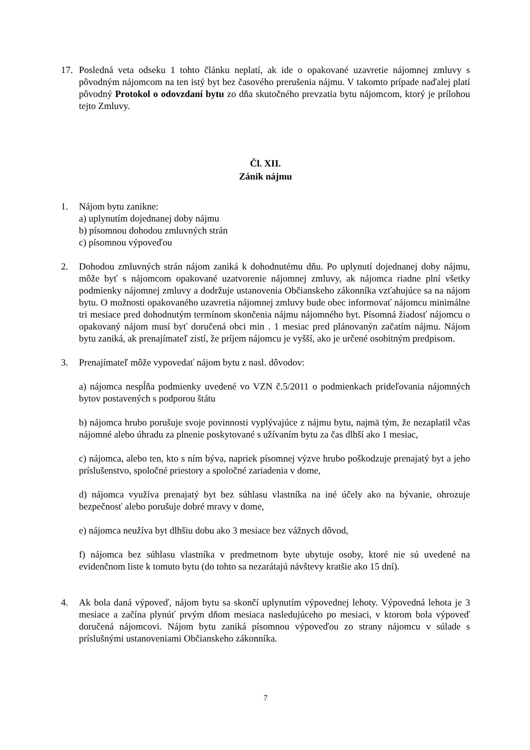17. Posledná veta odseku 1 tohto článku neplatí, ak ide o opakované uzavretie nájomnej zmluvy s pôvodným nájomcom na ten istý byt bez časového prerušenia nájmu. V takomto prípade naďalej platí pôvodný Protokol o odovzdaní bytu zo dňa skutočného prevzatia bytu nájomcom, ktorý je prílohou tejto Zmluvy.
Čl. XII.
Zánik nájmu
1. Nájom bytu zanikne:
a) uplynutím dojednanej doby nájmu
b) písomnou dohodou zmluvných strán
c) písomnou výpoveďou
2. Dohodou zmluvných strán nájom zaniká k dohodnutému dňu. Po uplynutí dojednanej doby nájmu, môže byť s nájomcom opakované uzatvorenie nájomnej zmluvy, ak nájomca riadne plní všetky podmienky nájomnej zmluvy a dodržuje ustanovenia Občianskeho zákonníka vzťahujúce sa na nájom bytu. O možnosti opakovaného uzavretia nájomnej zmluvy bude obec informovať nájomcu minimálne tri mesiace pred dohodnutým termínom skončenia nájmu nájomného byt. Písomná žiadosť nájomcu o opakovaný nájom musí byť doručená obci min . 1 mesiac pred plánovanýn začatím nájmu. Nájom bytu zaniká, ak prenajímateľ zistí, že príjem nájomcu je vyšší, ako je určené osobitným predpisom.
3. Prenajímateľ môže vypovedať nájom bytu z nasl. dôvodov:
a) nájomca nespĺňa podmienky uvedené vo VZN č.5/2011 o podmienkach prideľovania nájomných bytov postavených s podporou štátu
b) nájomca hrubo porušuje svoje povinnosti vyplývajúce z nájmu bytu, najmä tým, že nezaplatil včas nájomné alebo úhradu za plnenie poskytované s užívaním bytu za čas dlhší ako 1 mesiac,
c) nájomca, alebo ten, kto s ním býva, napriek písomnej výzve hrubo poškodzuje prenajatý byt a jeho príslušenstvo, spoločné priestory a spoločné zariadenia v dome,
d) nájomca využíva prenajatý byt bez súhlasu vlastníka na iné účely ako na bývanie, ohrozuje bezpečnosť alebo porušuje dobré mravy v dome,
e) nájomca neužíva byt dlhšiu dobu ako 3 mesiace bez vážnych dôvod,
f) nájomca bez súhlasu vlastníka v predmetnom byte ubytuje osoby, ktoré nie sú uvedené na evidenčnom liste k tomuto bytu (do tohto sa nezarátajú návštevy kratšie ako 15 dní).
4. Ak bola daná výpoveď, nájom bytu sa skončí uplynutím výpovednej lehoty. Výpovedná lehota je 3 mesiace a začína plynúť prvým dňom mesiaca nasledujúceho po mesiaci, v ktorom bola výpoveď doručená nájomcovi. Nájom bytu zaniká písomnou výpoveďou zo strany nájomcu v súlade s príslušnými ustanoveniami Občianskeho zákonníka.
7